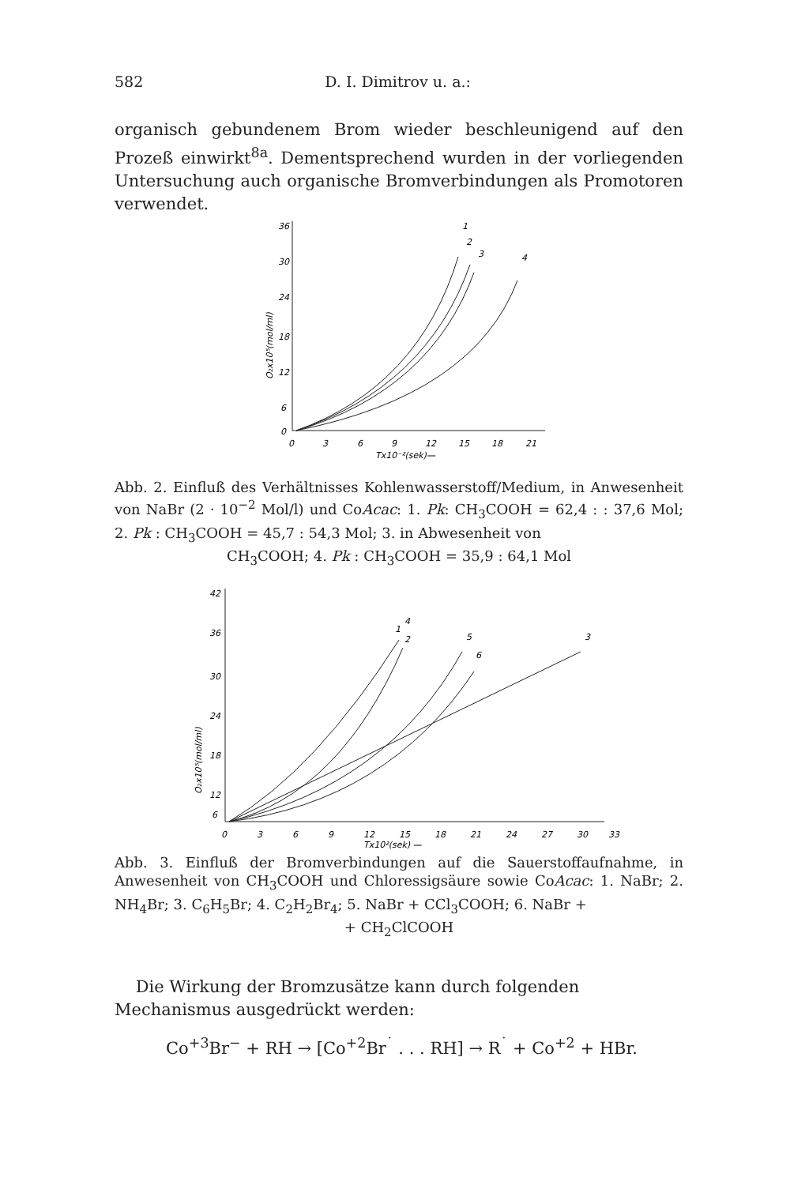582 D. I. Dimitrov u. a.:
organisch gebundenem Brom wieder beschleunigend auf den Prozeß einwirkt<sup>8a</sup>. Dementsprechend wurden in der vorliegenden Untersuchung auch organische Bromverbindungen als Promotoren verwendet.
36
30
24
18
12
6
0
0
3
6
9
12
15
18
21
Tx10⁻²(sek)—
1
2
3
4
O₂x10⁵(mol/ml)
Abb. 2. Einfluß des Verhältnisses Kohlenwasserstoff/Medium, in Anwesenheit von NaBr (2 · 10<sup>−2</sup> Mol/l) und CoAcac: 1. Pk: CH<sub>3</sub>COOH = 62,4 : : 37,6 Mol; 2. Pk : CH<sub>3</sub>COOH = 45,7 : 54,3 Mol; 3. in Abwesenheit von
CH<sub>3</sub>COOH; 4. Pk : CH<sub>3</sub>COOH = 35,9 : 64,1 Mol
42
36
30
24
18
12
6
0
3
6
9
12
15
18
21
24
27
30
33
Tx10²(sek) —
1
4
2
5
6
3
O₂x10⁵(mol/ml)
Abb. 3. Einfluß der Bromverbindungen auf die Sauerstoffaufnahme, in Anwesenheit von CH<sub>3</sub>COOH und Chloressigsäure sowie CoAcac: 1. NaBr; 2. NH<sub>4</sub>Br; 3. C<sub>6</sub>H<sub>5</sub>Br; 4. C<sub>2</sub>H<sub>2</sub>Br<sub>4</sub>; 5. NaBr + CCl<sub>3</sub>COOH; 6. NaBr +
+ CH<sub>2</sub>ClCOOH
Die Wirkung der Bromzusätze kann durch folgenden Mechanismus ausgedrückt werden:
Co<sup>+3</sup>Br<sup>−</sup> + RH → [Co<sup>+2</sup>Br<sup>˙</sup> . . . RH] → R<sup>˙</sup> + Co<sup>+2</sup> + HBr.